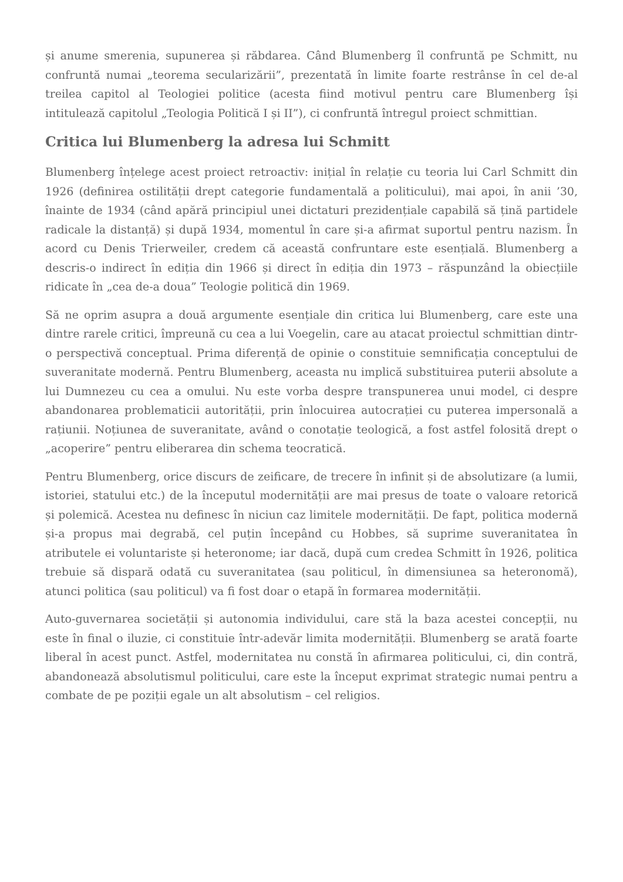și anume smerenia, supunerea și răbdarea. Când Blumenberg îl confruntă pe Schmitt, nu confruntă numai „teorema secularizării”, prezentată în limite foarte restrânse în cel de-al treilea capitol al Teologiei politice (acesta fiind motivul pentru care Blumenberg își intitulează capitolul „Teologia Politică I și II”), ci confruntă întregul proiect schmittian.
Critica lui Blumenberg la adresa lui Schmitt
Blumenberg înțelege acest proiect retroactiv: inițial în relație cu teoria lui Carl Schmitt din 1926 (definirea ostilității drept categorie fundamentală a politicului), mai apoi, în anii ’30, înainte de 1934 (când apără principiul unei dictaturi prezidențiale capabilă să țină partidele radicale la distanță) și după 1934, momentul în care și-a afirmat suportul pentru nazism. În acord cu Denis Trierweiler, credem că această confruntare este esențială. Blumenberg a descris-o indirect în ediția din 1966 și direct în ediția din 1973 – răspunzând la obiecțiile ridicate în „cea de-a doua” Teologie politică din 1969.
Să ne oprim asupra a două argumente esențiale din critica lui Blumenberg, care este una dintre rarele critici, împreună cu cea a lui Voegelin, care au atacat proiectul schmittian dintr-o perspectivă conceptual. Prima diferență de opinie o constituie semnificația conceptului de suveranitate modernă. Pentru Blumenberg, aceasta nu implică substituirea puterii absolute a lui Dumnezeu cu cea a omului. Nu este vorba despre transpunerea unui model, ci despre abandonarea problematicii autorității, prin înlocuirea autocrației cu puterea impersonală a rațiunii. Noțiunea de suveranitate, având o conotație teologică, a fost astfel folosită drept o „acoperire” pentru eliberarea din schema teocratică.
Pentru Blumenberg, orice discurs de zeificare, de trecere în infinit și de absolutizare (a lumii, istoriei, statului etc.) de la începutul modernității are mai presus de toate o valoare retorică și polemică. Acestea nu definesc în niciun caz limitele modernității. De fapt, politica modernă și-a propus mai degrabă, cel puțin începând cu Hobbes, să suprime suveranitatea în atributele ei voluntariste și heteronome; iar dacă, după cum credea Schmitt în 1926, politica trebuie să dispară odată cu suveranitatea (sau politicul, în dimensiunea sa heteronomă), atunci politica (sau politicul) va fi fost doar o etapă în formarea modernității.
Auto-guvernarea societății și autonomia individului, care stă la baza acestei concepții, nu este în final o iluzie, ci constituie într-adevăr limita modernității. Blumenberg se arată foarte liberal în acest punct. Astfel, modernitatea nu constă în afirmarea politicului, ci, din contră, abandonează absolutismul politicului, care este la început exprimat strategic numai pentru a combate de pe poziții egale un alt absolutism – cel religios.